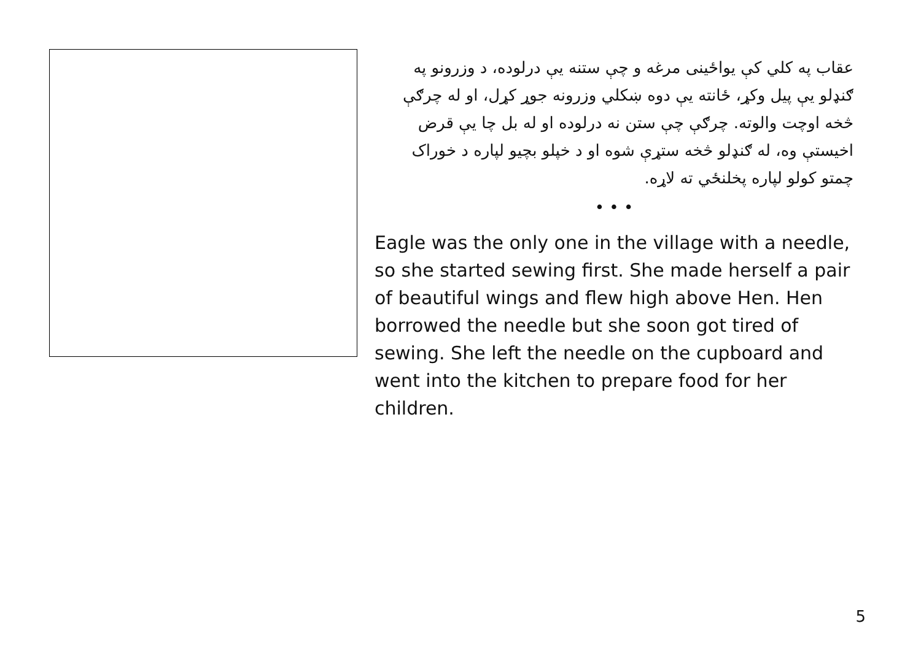عقاب په کلي کې یواځینی مرغه و چې ستنه یې درلوده، د وزرونو په ګنډلو یې پیل وکړ، ځانته یې دوه ښکلي وزرونه جوړ کړل، او له چرګې څخه اوچت والوته. چرګې چې ستن نه درلوده او له بل چا یې قرض اخیستې وه، له ګنډلو څخه ستړې شوه او د خپلو بچیو لپاره د خوراک چمتو کولو لپاره پخلنځي ته لاړه.
• • •
Eagle was the only one in the village with a needle, so she started sewing first. She made herself a pair of beautiful wings and flew high above Hen. Hen borrowed the needle but she soon got tired of sewing. She left the needle on the cupboard and went into the kitchen to prepare food for her children.
5